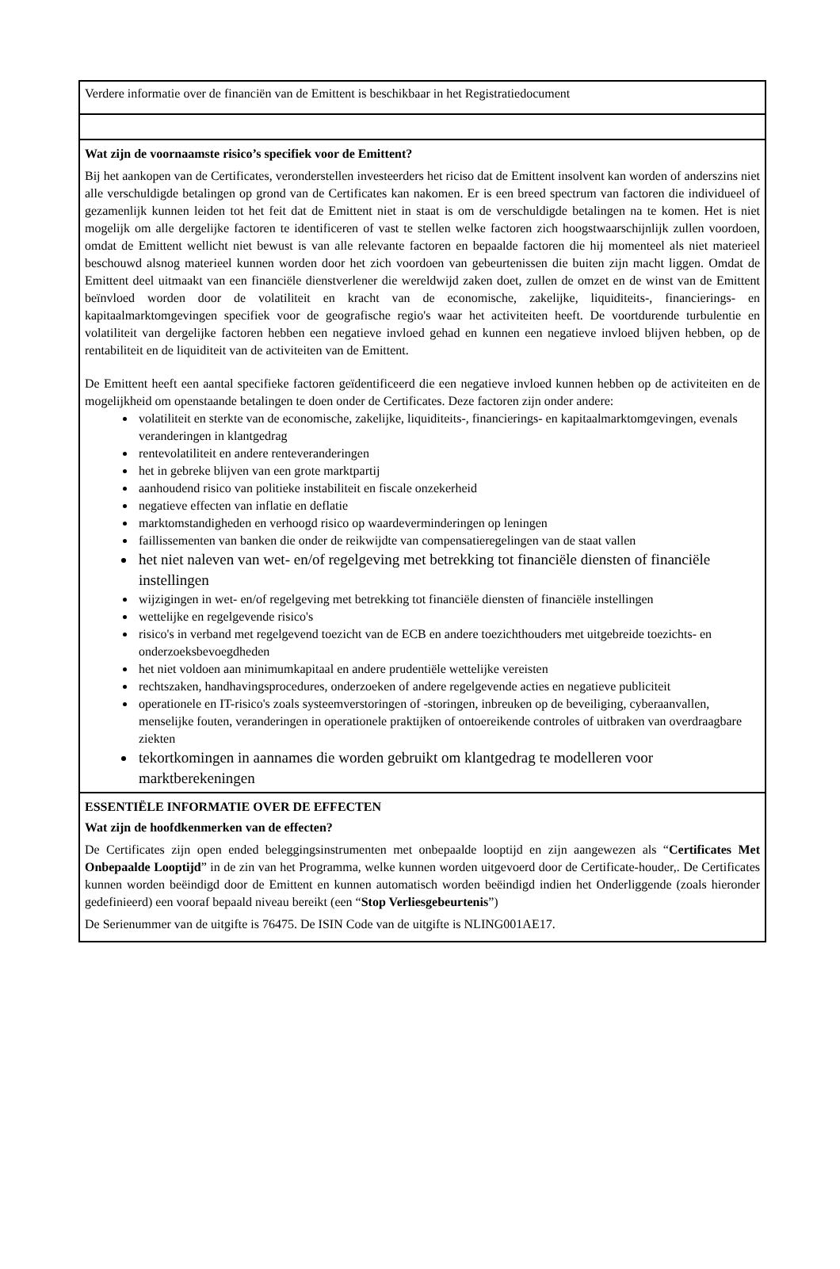Verdere informatie over de financiën van de Emittent is beschikbaar in het Registratiedocument
Wat zijn de voornaamste risico’s specifiek voor de Emittent?
Bij het aankopen van de Certificates, veronderstellen investeerders het riciso dat de Emittent insolvent kan worden of anderszins niet alle verschuldigde betalingen op grond van de Certificates kan nakomen. Er is een breed spectrum van factoren die individueel of gezamenlijk kunnen leiden tot het feit dat de Emittent niet in staat is om de verschuldigde betalingen na te komen. Het is niet mogelijk om alle dergelijke factoren te identificeren of vast te stellen welke factoren zich hoogstwaarschijnlijk zullen voordoen, omdat de Emittent wellicht niet bewust is van alle relevante factoren en bepaalde factoren die hij momenteel als niet materieel beschouwd alsnog materieel kunnen worden door het zich voordoen van gebeurtenissen die buiten zijn macht liggen. Omdat de Emittent deel uitmaakt van een financiële dienstverlener die wereldwijd zaken doet, zullen de omzet en de winst van de Emittent beïnvloed worden door de volatiliteit en kracht van de economische, zakelijke, liquiditeits-, financierings- en kapitaalmarktomgevingen specifiek voor de geografische regio's waar het activiteiten heeft. De voortdurende turbulentie en volatiliteit van dergelijke factoren hebben een negatieve invloed gehad en kunnen een negatieve invloed blijven hebben, op de rentabiliteit en de liquiditeit van de activiteiten van de Emittent.
De Emittent heeft een aantal specifieke factoren geïdentificeerd die een negatieve invloed kunnen hebben op de activiteiten en de mogelijkheid om openstaande betalingen te doen onder de Certificates. Deze factoren zijn onder andere:
volatiliteit en sterkte van de economische, zakelijke, liquiditeits-, financierings- en kapitaalmarktomgevingen, evenals veranderingen in klantgedrag
rentevolatiliteit en andere renteveranderingen
het in gebreke blijven van een grote marktpartij
aanhoudend risico van politieke instabiliteit en fiscale onzekerheid
negatieve effecten van inflatie en deflatie
marktomstandigheden en verhoogd risico op waardeverminderingen op leningen
faillissementen van banken die onder de reikwijdte van compensatieregelingen van de staat vallen
het niet naleven van wet- en/of regelgeving met betrekking tot financiële diensten of financiële instellingen
wijzigingen in wet- en/of regelgeving met betrekking tot financiële diensten of financiële instellingen
wettelijke en regelgevende risico's
risico's in verband met regelgevend toezicht van de ECB en andere toezichthouders met uitgebreide toezichts- en onderzoeksbevoegdheden
het niet voldoen aan minimumkapitaal en andere prudentiële wettelijke vereisten
rechtszaken, handhavingsprocedures, onderzoeken of andere regelgevende acties en negatieve publiciteit
operationele en IT-risico's zoals systeemverstoringen of -storingen, inbreuken op de beveiliging, cyberaanvallen, menselijke fouten, veranderingen in operationele praktijken of ontoereikende controles of uitbraken van overdraagbare ziekten
tekortkomingen in aannames die worden gebruikt om klantgedrag te modelleren voor marktberekeningen
ESSENTIËLE INFORMATIE OVER DE EFFECTEN
Wat zijn de hoofdkenmerken van de effecten?
De Certificates zijn open ended beleggingsinstrumenten met onbepaalde looptijd en zijn aangewezen als “Certificates Met Onbepaalde Looptijd” in de zin van het Programma, welke kunnen worden uitgevoerd door de Certificate-houder,. De Certificates kunnen worden beëindigd door de Emittent en kunnen automatisch worden beëindigd indien het Onderliggende (zoals hieronder gedefinieerd) een vooraf bepaald niveau bereikt (een “Stop Verliesgebeurtenis”)
De Serienummer van de uitgifte is 76475. De ISIN Code van de uitgifte is NLING001AE17.